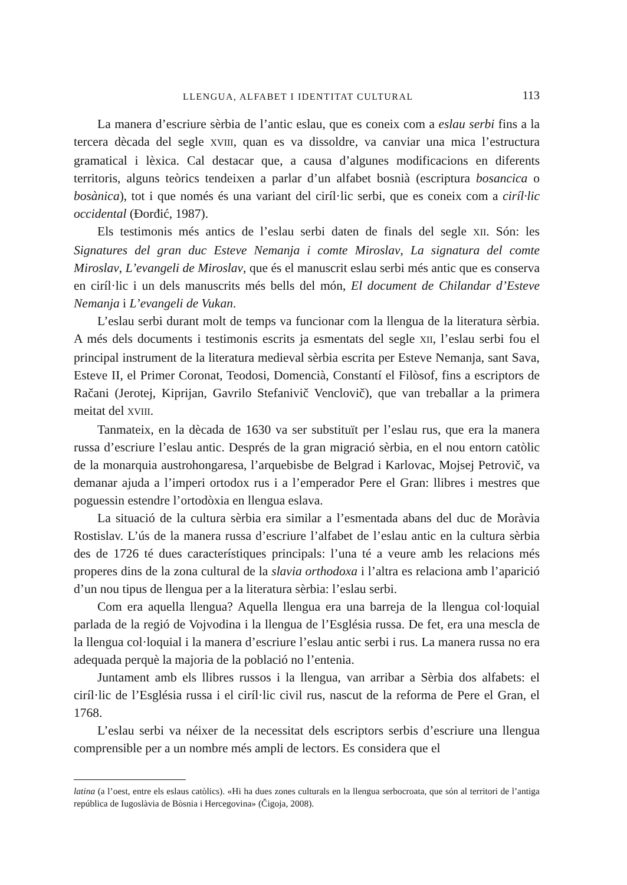LLENGUA, ALFABET I IDENTITAT CULTURAL 113
La manera d’escriure sèrbia de l’antic eslau, que es coneix com a eslau serbi fins a la tercera dècada del segle XVIII, quan es va dissoldre, va canviar una mica l’estructura gramatical i lèxica. Cal destacar que, a causa d’algunes modificacions en diferents territoris, alguns teòrics tendeixen a parlar d’un alfabet bosnià (escriptura bosancica o bosànica), tot i que només és una variant del ciríl·lic serbi, que es coneix com a ciríl·lic occidental (Đorđić, 1987).
Els testimonis més antics de l’eslau serbi daten de finals del segle XII. Són: les Signatures del gran duc Esteve Nemanja i comte Miroslav, La signatura del comte Miroslav, L’evangeli de Miroslav, que és el manuscrit eslau serbi més antic que es conserva en ciríl·lic i un dels manuscrits més bells del món, El document de Chilandar d’Esteve Nemanja i L’evangeli de Vukan.
L’eslau serbi durant molt de temps va funcionar com la llengua de la literatura sèrbia. A més dels documents i testimonis escrits ja esmentats del segle XII, l’eslau serbi fou el principal instrument de la literatura medieval sèrbia escrita per Esteve Nemanja, sant Sava, Esteve II, el Primer Coronat, Teodosi, Domencià, Constantí el Filòsof, fins a escriptors de Račani (Jerotej, Kiprijan, Gavrilo Stefanivič Venclovič), que van treballar a la primera meitat del XVIII.
Tanmateix, en la dècada de 1630 va ser substituït per l’eslau rus, que era la manera russa d’escriure l’eslau antic. Després de la gran migració sèrbia, en el nou entorn catòlic de la monarquia austrohongaresa, l’arquebisbe de Belgrad i Karlovac, Mojsej Petrovič, va demanar ajuda a l’imperi ortodox rus i a l’emperador Pere el Gran: llibres i mestres que poguessin estendre l’ortodòxia en llengua eslava.
La situació de la cultura sèrbia era similar a l’esmentada abans del duc de Moràvia Rostislav. L’ús de la manera russa d’escriure l’alfabet de l’eslau antic en la cultura sèrbia des de 1726 té dues característiques principals: l’una té a veure amb les relacions més properes dins de la zona cultural de la slavia orthodoxa i l’altra es relaciona amb l’aparició d’un nou tipus de llengua per a la literatura sèrbia: l’eslau serbi.
Com era aquella llengua? Aquella llengua era una barreja de la llengua col·loquial parlada de la regió de Vojvodina i la llengua de l’Església russa. De fet, era una mescla de la llengua col·loquial i la manera d’escriure l’eslau antic serbi i rus. La manera russa no era adequada perquè la majoria de la població no l’entenia.
Juntament amb els llibres russos i la llengua, van arribar a Sèrbia dos alfabets: el ciríl·lic de l’Església russa i el ciríl·lic civil rus, nascut de la reforma de Pere el Gran, el 1768.
L’eslau serbi va néixer de la necessitat dels escriptors serbis d’escriure una llengua comprensible per a un nombre més ampli de lectors. Es considera que el
latina (a l’oest, entre els eslaus catòlics). «Hi ha dues zones culturals en la llengua serbocroata, que són al territori de l’antiga república de Iugoslàvia de Bòsnia i Hercegovina» (Čigoja, 2008).